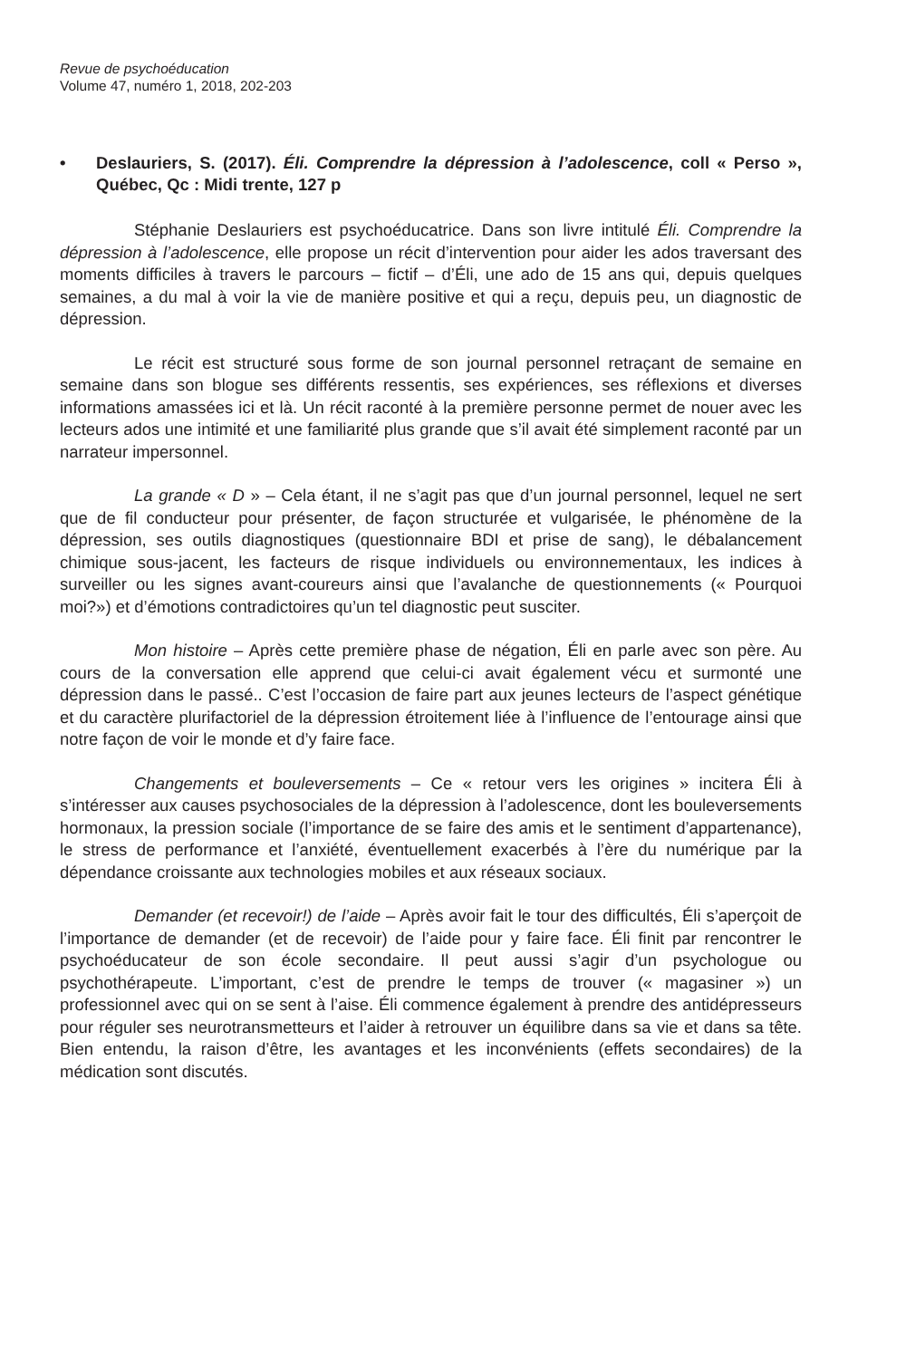Revue de psychoéducation
Volume 47, numéro 1, 2018, 202-203
• Deslauriers, S. (2017). Éli. Comprendre la dépression à l’adolescence, coll « Perso », Québec, Qc : Midi trente, 127 p
Stéphanie Deslauriers est psychoéducatrice. Dans son livre intitulé Éli. Comprendre la dépression à l’adolescence, elle propose un récit d’intervention pour aider les ados traversant des moments difficiles à travers le parcours – fictif – d’Éli, une ado de 15 ans qui, depuis quelques semaines, a du mal à voir la vie de manière positive et qui a reçu, depuis peu, un diagnostic de dépression.
Le récit est structuré sous forme de son journal personnel retraçant de semaine en semaine dans son blogue ses différents ressentis, ses expériences, ses réflexions et diverses informations amassées ici et là. Un récit raconté à la première personne permet de nouer avec les lecteurs ados une intimité et une familiarité plus grande que s’il avait été simplement raconté par un narrateur impersonnel.
La grande « D » – Cela étant, il ne s’agit pas que d’un journal personnel, lequel ne sert que de fil conducteur pour présenter, de façon structurée et vulgarisée, le phénomène de la dépression, ses outils diagnostiques (questionnaire BDI et prise de sang), le débalancement chimique sous-jacent, les facteurs de risque individuels ou environnementaux, les indices à surveiller ou les signes avant-coureurs ainsi que l’avalanche de questionnements (« Pourquoi moi?») et d’émotions contradictoires qu’un tel diagnostic peut susciter.
Mon histoire – Après cette première phase de négation, Éli en parle avec son père. Au cours de la conversation elle apprend que celui-ci avait également vécu et surmonté une dépression dans le passé.. C’est l’occasion de faire part aux jeunes lecteurs de l’aspect génétique et du caractère plurifactoriel de la dépression étroitement liée à l’influence de l’entourage ainsi que notre façon de voir le monde et d’y faire face.
Changements et bouleversements – Ce « retour vers les origines » incitera Éli à s’intéresser aux causes psychosociales de la dépression à l’adolescence, dont les bouleversements hormonaux, la pression sociale (l’importance de se faire des amis et le sentiment d’appartenance), le stress de performance et l’anxiété, éventuellement exacerbés à l’ère du numérique par la dépendance croissante aux technologies mobiles et aux réseaux sociaux.
Demander (et recevoir!) de l’aide – Après avoir fait le tour des difficultés, Éli s’aperçoit de l’importance de demander (et de recevoir) de l’aide pour y faire face. Éli finit par rencontrer le psychoéducateur de son école secondaire. Il peut aussi s’agir d’un psychologue ou psychothérapeute. L’important, c’est de prendre le temps de trouver (« magasiner ») un professionnel avec qui on se sent à l’aise. Éli commence également à prendre des antidépresseurs pour réguler ses neurotransmetteurs et l’aider à retrouver un équilibre dans sa vie et dans sa tête. Bien entendu, la raison d’être, les avantages et les inconvénients (effets secondaires) de la médication sont discutés.